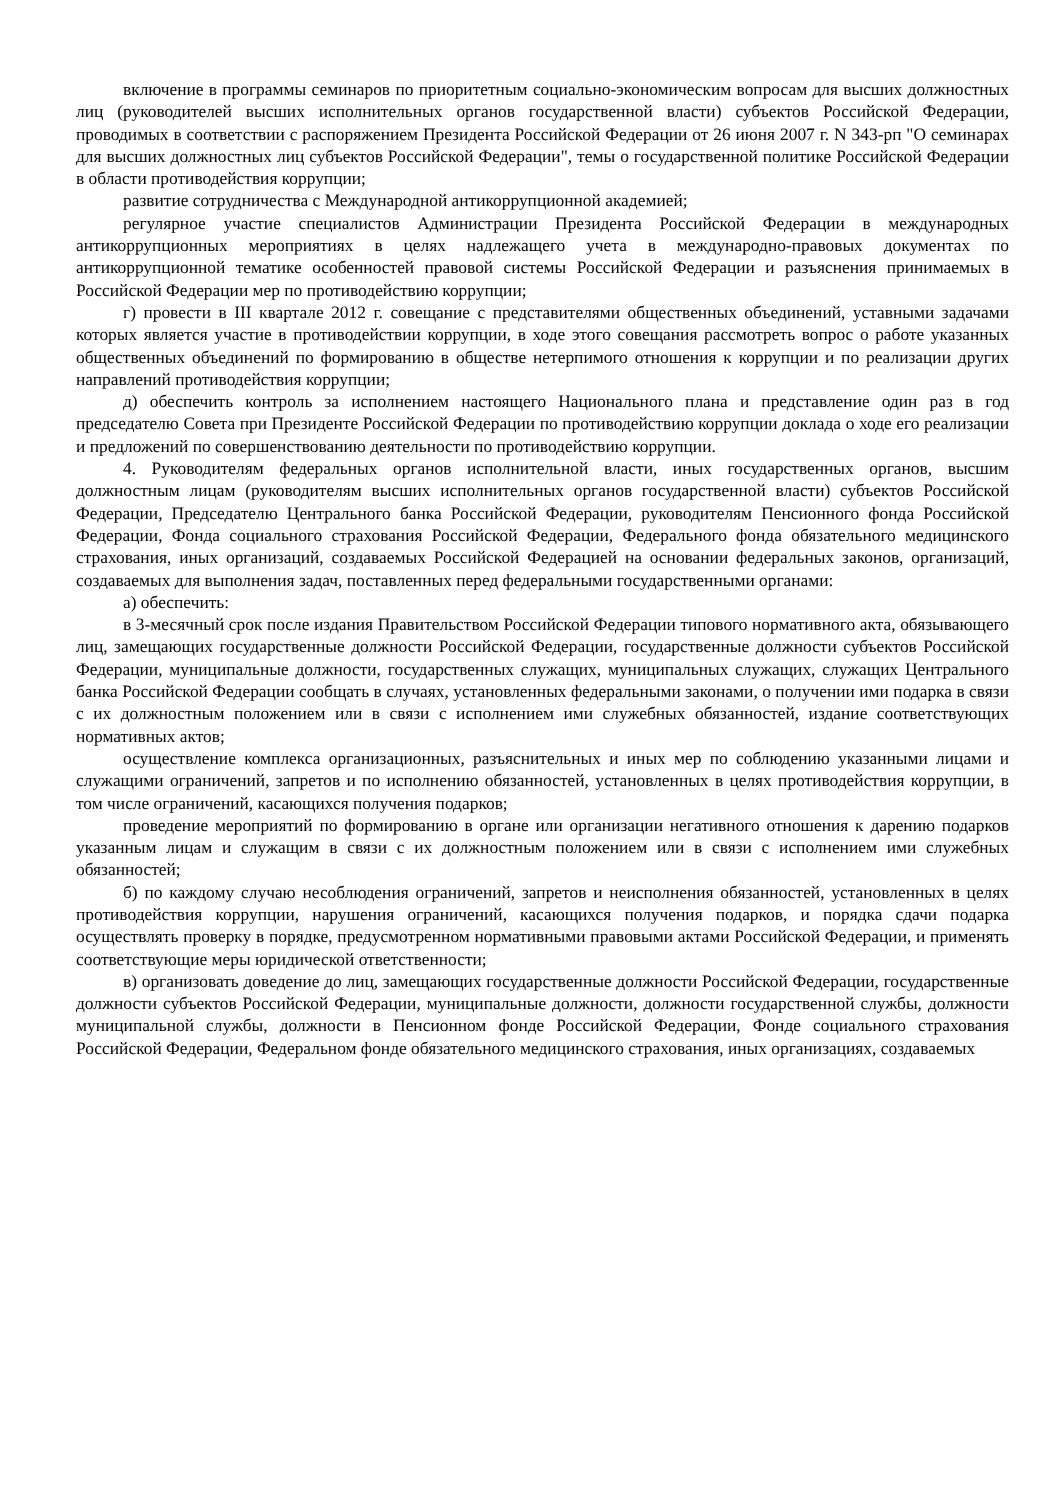включение в программы семинаров по приоритетным социально-экономическим вопросам для высших должностных лиц (руководителей высших исполнительных органов государственной власти) субъектов Российской Федерации, проводимых в соответствии с распоряжением Президента Российской Федерации от 26 июня 2007 г. N 343-рп "О семинарах для высших должностных лиц субъектов Российской Федерации", темы о государственной политике Российской Федерации в области противодействия коррупции;
развитие сотрудничества с Международной антикоррупционной академией;
регулярное участие специалистов Администрации Президента Российской Федерации в международных антикоррупционных мероприятиях в целях надлежащего учета в международно-правовых документах по антикоррупционной тематике особенностей правовой системы Российской Федерации и разъяснения принимаемых в Российской Федерации мер по противодействию коррупции;
г) провести в III квартале 2012 г. совещание с представителями общественных объединений, уставными задачами которых является участие в противодействии коррупции, в ходе этого совещания рассмотреть вопрос о работе указанных общественных объединений по формированию в обществе нетерпимого отношения к коррупции и по реализации других направлений противодействия коррупции;
д) обеспечить контроль за исполнением настоящего Национального плана и представление один раз в год председателю Совета при Президенте Российской Федерации по противодействию коррупции доклада о ходе его реализации и предложений по совершенствованию деятельности по противодействию коррупции.
4. Руководителям федеральных органов исполнительной власти, иных государственных органов, высшим должностным лицам (руководителям высших исполнительных органов государственной власти) субъектов Российской Федерации, Председателю Центрального банка Российской Федерации, руководителям Пенсионного фонда Российской Федерации, Фонда социального страхования Российской Федерации, Федерального фонда обязательного медицинского страхования, иных организаций, создаваемых Российской Федерацией на основании федеральных законов, организаций, создаваемых для выполнения задач, поставленных перед федеральными государственными органами:
а) обеспечить:
в 3-месячный срок после издания Правительством Российской Федерации типового нормативного акта, обязывающего лиц, замещающих государственные должности Российской Федерации, государственные должности субъектов Российской Федерации, муниципальные должности, государственных служащих, муниципальных служащих, служащих Центрального банка Российской Федерации сообщать в случаях, установленных федеральными законами, о получении ими подарка в связи с их должностным положением или в связи с исполнением ими служебных обязанностей, издание соответствующих нормативных актов;
осуществление комплекса организационных, разъяснительных и иных мер по соблюдению указанными лицами и служащими ограничений, запретов и по исполнению обязанностей, установленных в целях противодействия коррупции, в том числе ограничений, касающихся получения подарков;
проведение мероприятий по формированию в органе или организации негативного отношения к дарению подарков указанным лицам и служащим в связи с их должностным положением или в связи с исполнением ими служебных обязанностей;
б) по каждому случаю несоблюдения ограничений, запретов и неисполнения обязанностей, установленных в целях противодействия коррупции, нарушения ограничений, касающихся получения подарков, и порядка сдачи подарка осуществлять проверку в порядке, предусмотренном нормативными правовыми актами Российской Федерации, и применять соответствующие меры юридической ответственности;
в) организовать доведение до лиц, замещающих государственные должности Российской Федерации, государственные должности субъектов Российской Федерации, муниципальные должности, должности государственной службы, должности муниципальной службы, должности в Пенсионном фонде Российской Федерации, Фонде социального страхования Российской Федерации, Федеральном фонде обязательного медицинского страхования, иных организациях, создаваемых